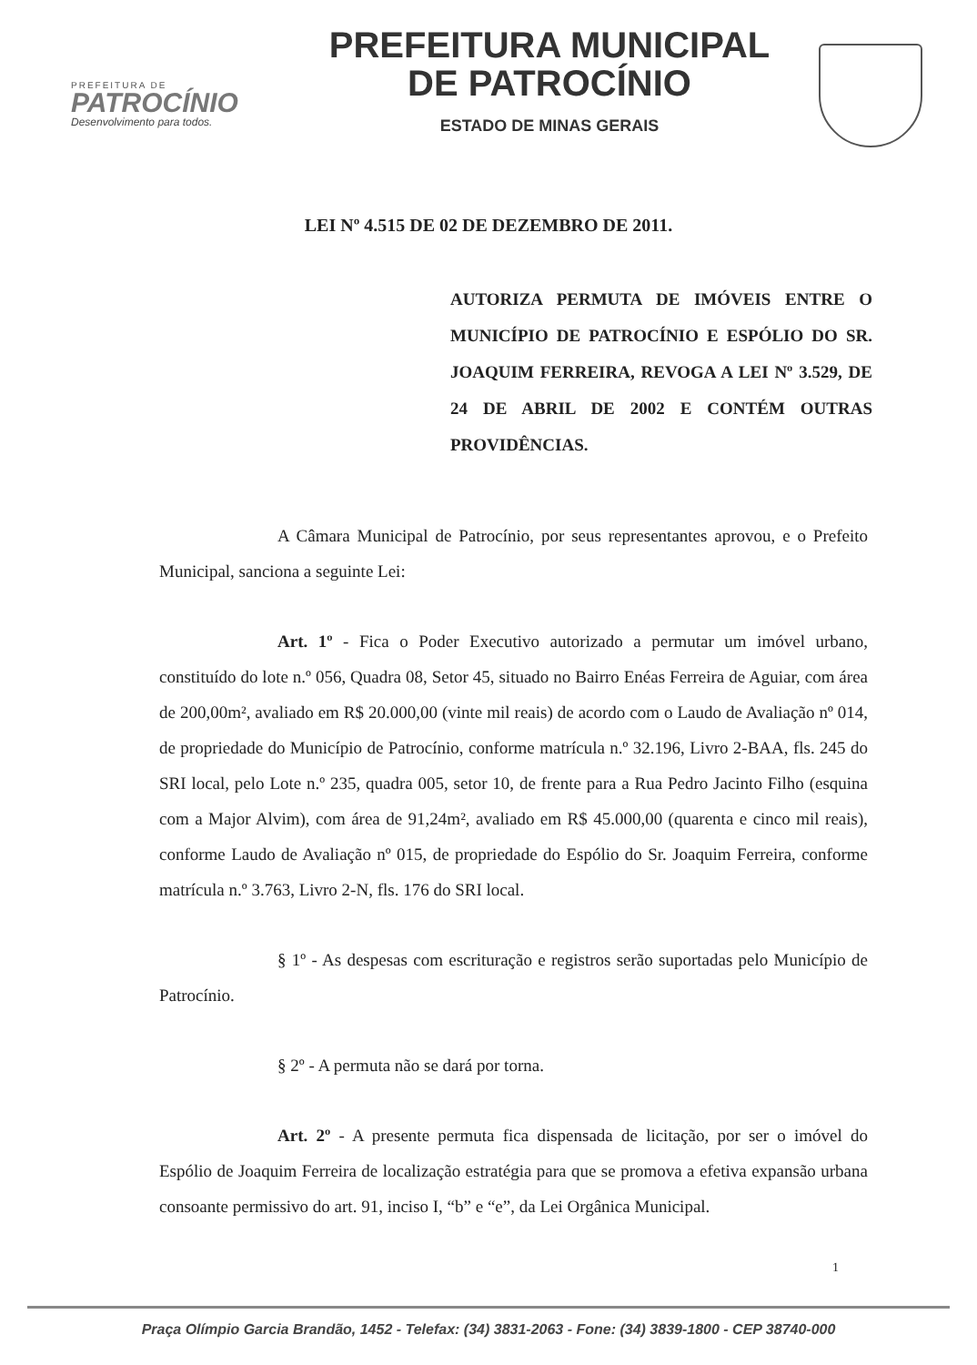PREFEITURA DE
PATROCÍNIO
Desenvolvimento para todos.
PREFEITURA MUNICIPAL
DE PATROCÍNIO
ESTADO DE MINAS GERAIS
LEI Nº 4.515 DE 02 DE DEZEMBRO DE 2011.
AUTORIZA PERMUTA DE IMÓVEIS ENTRE O MUNICÍPIO DE PATROCÍNIO E ESPÓLIO DO SR. JOAQUIM FERREIRA, REVOGA A LEI Nº 3.529, DE 24 DE ABRIL DE 2002 E CONTÉM OUTRAS PROVIDÊNCIAS.
A Câmara Municipal de Patrocínio, por seus representantes aprovou, e o Prefeito Municipal, sanciona a seguinte Lei:
Art. 1º - Fica o Poder Executivo autorizado a permutar um imóvel urbano, constituído do lote n.º 056, Quadra 08, Setor 45, situado no Bairro Enéas Ferreira de Aguiar, com área de 200,00m², avaliado em R$ 20.000,00 (vinte mil reais) de acordo com o Laudo de Avaliação nº 014, de propriedade do Município de Patrocínio, conforme matrícula n.º 32.196, Livro 2-BAA, fls. 245 do SRI local, pelo Lote n.º 235, quadra 005, setor 10, de frente para a Rua Pedro Jacinto Filho (esquina com a Major Alvim), com área de 91,24m², avaliado em R$ 45.000,00 (quarenta e cinco mil reais), conforme Laudo de Avaliação nº 015, de propriedade do Espólio do Sr. Joaquim Ferreira, conforme matrícula n.º 3.763, Livro 2-N, fls. 176 do SRI local.
§ 1º - As despesas com escrituração e registros serão suportadas pelo Município de Patrocínio.
§ 2º - A permuta não se dará por torna.
Art. 2º - A presente permuta fica dispensada de licitação, por ser o imóvel do Espólio de Joaquim Ferreira de localização estratégia para que se promova a efetiva expansão urbana consoante permissivo do art. 91, inciso I, “b” e “e”, da Lei Orgânica Municipal.
1
Praça Olímpio Garcia Brandão, 1452 - Telefax: (34) 3831-2063 - Fone: (34) 3839-1800 - CEP 38740-000